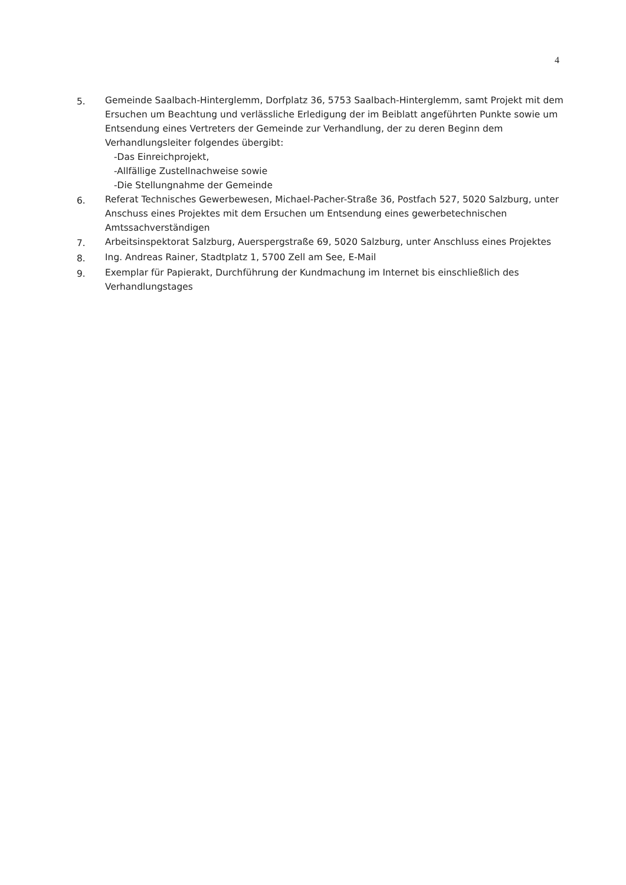4
5. Gemeinde Saalbach-Hinterglemm, Dorfplatz 36, 5753 Saalbach-Hinterglemm, samt Projekt mit dem Ersuchen um Beachtung und verlässliche Erledigung der im Beiblatt angeführten Punkte sowie um Entsendung eines Vertreters der Gemeinde zur Verhandlung, der zu deren Beginn dem Verhandlungsleiter folgendes übergibt:
-Das Einreichprojekt,
-Allfällige Zustellnachweise sowie
-Die Stellungnahme der Gemeinde
6. Referat Technisches Gewerbewesen, Michael-Pacher-Straße 36, Postfach 527, 5020 Salzburg, unter Anschuss eines Projektes mit dem Ersuchen um Entsendung eines gewerbetechnischen Amtssachverständigen
7. Arbeitsinspektorat Salzburg, Auerspergstraße 69, 5020 Salzburg, unter Anschluss eines Projektes
8. Ing. Andreas Rainer, Stadtplatz 1, 5700 Zell am See, E-Mail
9. Exemplar für Papierakt, Durchführung der Kundmachung im Internet bis einschließlich des Verhandlungstages